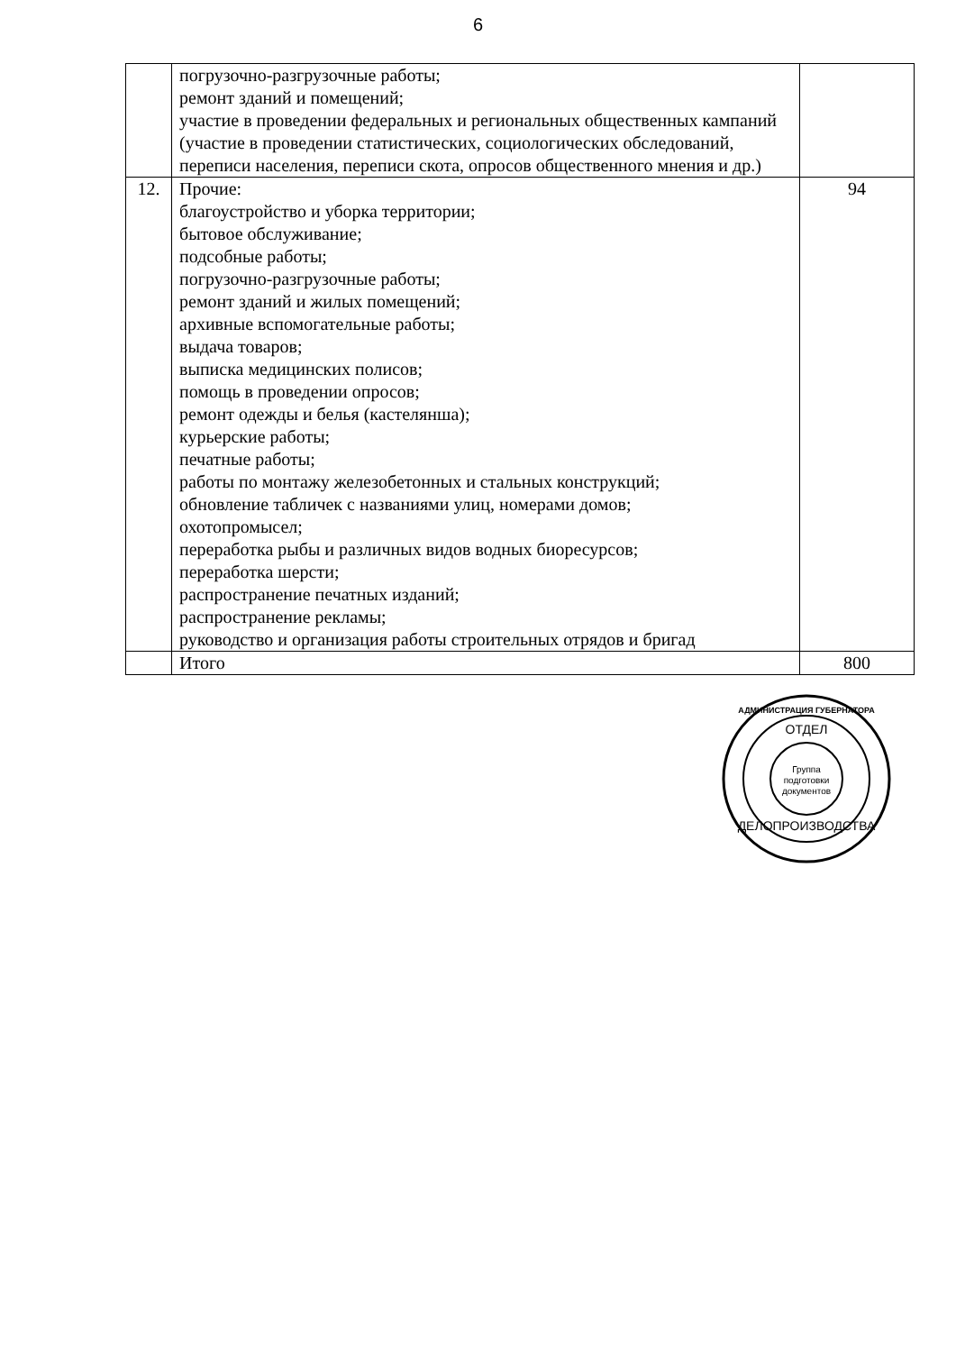6
| | погрузочно-разгрузочные работы; ремонт зданий и помещений; участие в проведении федеральных и региональных общественных кампаний (участие в проведении статистических, социологических обследований, переписи населения, переписи скота, опросов общественного мнения и др.) | |
| 12. | Прочие: благоустройство и уборка территории; бытовое обслуживание; подсобные работы; погрузочно-разгрузочные работы; ремонт зданий и жилых помещений; архивные вспомогательные работы; выдача товаров; выписка медицинских полисов; помощь в проведении опросов; ремонт одежды и белья (кастелянша); курьерские работы; печатные работы; работы по монтажу железобетонных и стальных конструкций; обновление табличек с названиями улиц, номерами домов; охотопромысел; переработка рыбы и различных видов водных биоресурсов; переработка шерсти; распространение печатных изданий; распространение рекламы; руководство и организация работы строительных отрядов и бригад | 94 |
| | Итого | 800 |
АДМИНИСТРАЦИЯ ГУБЕРНАТОРА
ОТДЕЛ
Группа
подготовки
документов
ДЕЛОПРОИЗВОДСТВА